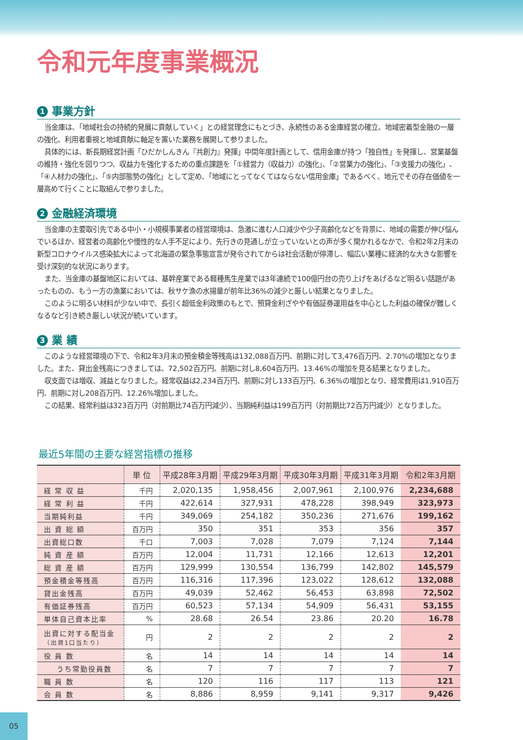令和元年度事業概況
1 事業方針
当金庫は、「地域社会の持続的発展に貢献していく」との経営理念にもとづき、永続性のある金庫経営の確立、地域密着型金融の一層の強化、利用者重視と地域貢献に軸足を置いた業務を展開して参りました。
具体的には、新長期経営計画「ひだかしんきん『共創力』発揮」中間年度計画として、信用金庫が持つ「独自性」を発揮し、営業基盤の維持・強化を図りつつ、収益力を強化するための重点課題を「①経営力（収益力）の強化」、「②営業力の強化」、「③支援力の強化」、「④人材力の強化」、「⑤内部態勢の強化」として定め、「地域にとってなくてはならない信用金庫」であるべく、地元でその存在価値を一層高めて行くことに取組んで参りました。
2 金融経済環境
当金庫の主要取引先である中小・小規模事業者の経営環境は、急激に進む人口減少や少子高齢化などを背景に、地域の需要が伸び悩んでいるほか、経営者の高齢化や慢性的な人手不足により、先行きの見通しが立っていないとの声が多く聞かれるなかで、令和2年2月末の新型コロナウイルス感染拡大によって北海道の緊急事態宣言が発令されてからは社会活動が停滞し、幅広い業種に経済的な大きな影響を受け深刻的な状況にあります。
また、当金庫の基盤地区においては、基幹産業である軽種馬生産業では3年連続で100億円台の売り上げをあげるなど明るい話題があったものの、もう一方の漁業においては、秋サケ漁の水揚量が前年比36%の減少と厳しい結果となりました。
このように明るい材料が少ない中で、長引く超低金利政策のもとで、預貸金利ざやや有価証券運用益を中心とした利益の確保が難しくなるなど引き続き厳しい状況が続いています。
3 業 績
このような経営環境の下で、令和2年3月末の預金積金等残高は132,088百万円、前期に対して3,476百万円、2.70%の増加となりました。また、貸出金残高につきましては、72,502百万円、前期に対し8,604百万円、13.46%の増加を見る結果となりました。
収支面では増収、減益となりました。経常収益は2,234百万円、前期に対し133百万円、6.36%の増加となり、経常費用は1,910百万円、前期に対し208百万円、12.26%増加しました。
この結果、経常利益は323百万円（対前期比74百万円減少）、当期純利益は199百万円（対前期比72百万円減少）となりました。
最近5年間の主要な経営指標の推移
| | 単 位 | 平成28年3月期 | 平成29年3月期 | 平成30年3月期 | 平成31年3月期 | 令和2年3月期 |
| --- | --- | --- | --- | --- | --- | --- |
| 経 常 収 益 | 千円 | 2,020,135 | 1,958,456 | 2,007,961 | 2,100,976 | 2,234,688 |
| 経 常 利 益 | 千円 | 422,614 | 327,931 | 478,228 | 398,949 | 323,973 |
| 当期純利益 | 千円 | 349,069 | 254,182 | 350,236 | 271,676 | 199,162 |
| 出 資 総 額 | 百万円 | 350 | 351 | 353 | 356 | 357 |
| 出資総口数 | 千口 | 7,003 | 7,028 | 7,079 | 7,124 | 7,144 |
| 純 資 産 額 | 百万円 | 12,004 | 11,731 | 12,166 | 12,613 | 12,201 |
| 総 資 産 額 | 百万円 | 129,999 | 130,554 | 136,799 | 142,802 | 145,579 |
| 預金積金等残高 | 百万円 | 116,316 | 117,396 | 123,022 | 128,612 | 132,088 |
| 貸出金残高 | 百万円 | 49,039 | 52,462 | 56,453 | 63,898 | 72,502 |
| 有価証券残高 | 百万円 | 60,523 | 57,134 | 54,909 | 56,431 | 53,155 |
| 単体自己資本比率 | % | 28.68 | 26.54 | 23.86 | 20.20 | 16.78 |
| 出資に対する配当金 （出資1口当たり） | 円 | 2 | 2 | 2 | 2 | 2 |
| 役 員 数 | 名 | 14 | 14 | 14 | 14 | 14 |
| うち常勤役員数 | 名 | 7 | 7 | 7 | 7 | 7 |
| 職 員 数 | 名 | 120 | 116 | 117 | 113 | 121 |
| 会 員 数 | 名 | 8,886 | 8,959 | 9,141 | 9,317 | 9,426 |
05